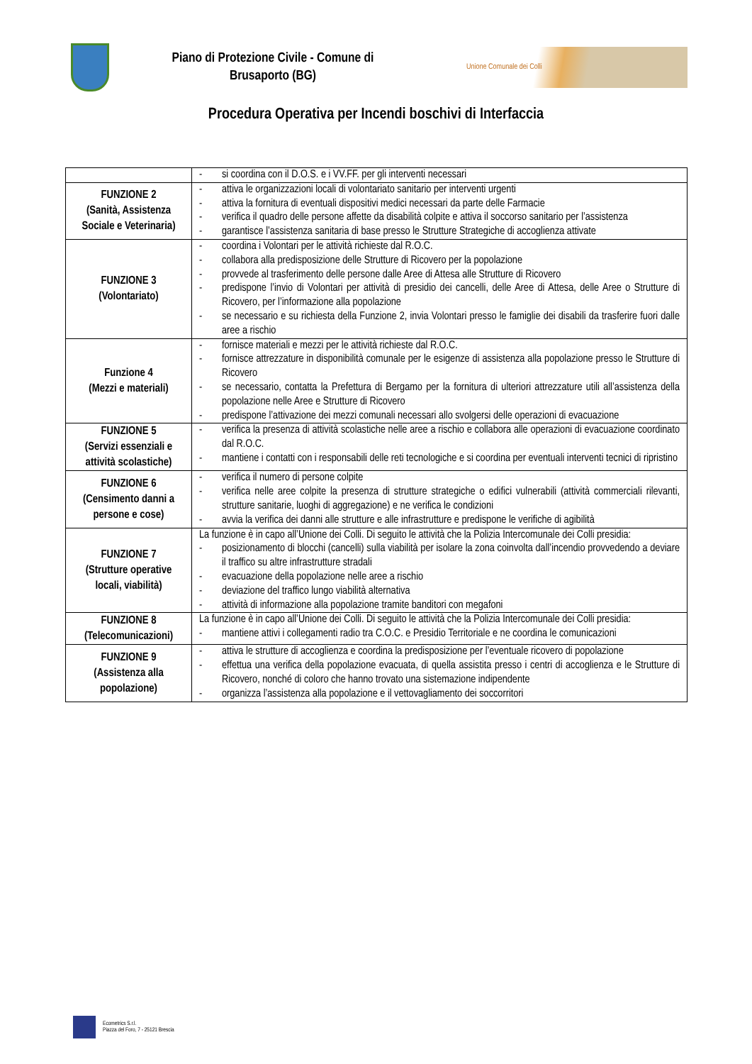Piano di Protezione Civile - Comune di
Brusaporto (BG)
Unione Comunale dei Colli
Procedura Operativa per Incendi boschivi di Interfaccia
| | - si coordina con il D.O.S. e i VV.FF. per gli interventi necessari |
| FUNZIONE 2 (Sanità, Assistenza Sociale e Veterinaria) | - attiva le organizzazioni locali di volontariato sanitario per interventi urgenti - attiva la fornitura di eventuali dispositivi medici necessari da parte delle Farmacie - verifica il quadro delle persone affette da disabilità colpite e attiva il soccorso sanitario per l’assistenza - garantisce l’assistenza sanitaria di base presso le Strutture Strategiche di accoglienza attivate |
| FUNZIONE 3 (Volontariato) | - coordina i Volontari per le attività richieste dal R.O.C. - collabora alla predisposizione delle Strutture di Ricovero per la popolazione - provvede al trasferimento delle persone dalle Aree di Attesa alle Strutture di Ricovero - predispone l’invio di Volontari per attività di presidio dei cancelli, delle Aree di Attesa, delle Aree o Strutture di Ricovero, per l’informazione alla popolazione - se necessario e su richiesta della Funzione 2, invia Volontari presso le famiglie dei disabili da trasferire fuori dalle aree a rischio |
| Funzione 4 (Mezzi e materiali) | - fornisce materiali e mezzi per le attività richieste dal R.O.C. - fornisce attrezzature in disponibilità comunale per le esigenze di assistenza alla popolazione presso le Strutture di Ricovero - se necessario, contatta la Prefettura di Bergamo per la fornitura di ulteriori attrezzature utili all’assistenza della popolazione nelle Aree e Strutture di Ricovero - predispone l’attivazione dei mezzi comunali necessari allo svolgersi delle operazioni di evacuazione |
| FUNZIONE 5 (Servizi essenziali e attività scolastiche) | - verifica la presenza di attività scolastiche nelle aree a rischio e collabora alle operazioni di evacuazione coordinato dal R.O.C. - mantiene i contatti con i responsabili delle reti tecnologiche e si coordina per eventuali interventi tecnici di ripristino |
| FUNZIONE 6 (Censimento danni a persone e cose) | - verifica il numero di persone colpite - verifica nelle aree colpite la presenza di strutture strategiche o edifici vulnerabili (attività commerciali rilevanti, strutture sanitarie, luoghi di aggregazione) e ne verifica le condizioni - avvia la verifica dei danni alle strutture e alle infrastrutture e predispone le verifiche di agibilità |
| FUNZIONE 7 (Strutture operative locali, viabilità) | La funzione è in capo all’Unione dei Colli. Di seguito le attività che la Polizia Intercomunale dei Colli presidia: - posizionamento di blocchi (cancelli) sulla viabilità per isolare la zona coinvolta dall’incendio provvedendo a deviare il traffico su altre infrastrutture stradali - evacuazione della popolazione nelle aree a rischio - deviazione del traffico lungo viabilità alternativa - attività di informazione alla popolazione tramite banditori con megafoni |
| FUNZIONE 8 (Telecomunicazioni) | La funzione è in capo all’Unione dei Colli. Di seguito le attività che la Polizia Intercomunale dei Colli presidia: - mantiene attivi i collegamenti radio tra C.O.C. e Presidio Territoriale e ne coordina le comunicazioni |
| FUNZIONE 9 (Assistenza alla popolazione) | - attiva le strutture di accoglienza e coordina la predisposizione per l’eventuale ricovero di popolazione - effettua una verifica della popolazione evacuata, di quella assistita presso i centri di accoglienza e le Strutture di Ricovero, nonché di coloro che hanno trovato una sistemazione indipendente - organizza l’assistenza alla popolazione e il vettovagliamento dei soccorritori |
Ecometrics S.r.l.
Piazza del Foro, 7 - 25121 Brescia